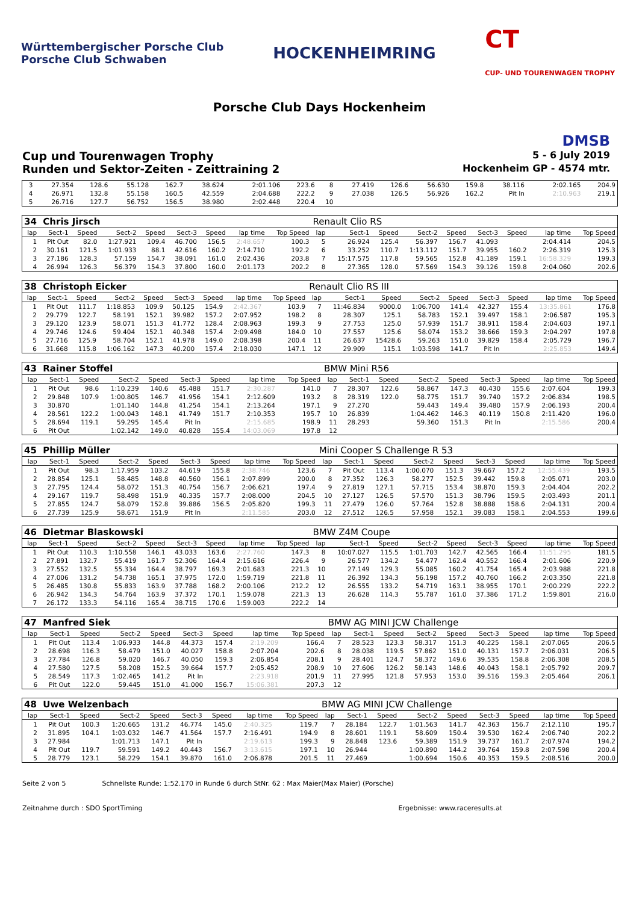Württembergischer Porsche Club
Porsche Club Schwaben
HOCKENHEIMRING
CT
CUP- UND TOURENWAGEN TROPHY
Porsche Club Days Hockenheim
DMSB
Cup und Tourenwagen Trophy 5 - 6 July 2019
Runden und Sektor-Zeiten - Zeittraining 2 Hockenheim GP - 4574 mtr.
| 3 | 27.354 | 128.6 | 55.128 | 162.7 | 38.624 | | 2:01.106 | 223.6 | 8 | 27.419 | 126.6 | 56.630 | 159.8 | 38.116 | | 2:02.165 | 204.9 |
| 4 | 26.971 | 132.8 | 55.158 | 160.5 | 42.559 | | 2:04.688 | 222.2 | 9 | 27.038 | 126.5 | 56.926 | 162.2 | Pit In | | 2:10.963 | 219.1 |
| 5 | 26.716 | 127.7 | 56.752 | 156.5 | 38.980 | | 2:02.448 | 220.4 | 10 | | | | | | | | |
| 34 Chris Jirsch | | | | | | | | | Renault Clio RS | | | | | | | | |
| lap | Sect-1 | Speed | Sect-2 | Speed | Sect-3 | Speed | lap time | Top Speed | lap | Sect-1 | Speed | Sect-2 | Speed | Sect-3 | Speed | lap time | Top Speed |
| 1 | Pit Out | 82.0 | 1:27.921 | 109.4 | 46.700 | 156.5 | 2:48.657 | 100.3 | 5 | 26.924 | 125.4 | 56.397 | 156.7 | 41.093 | | 2:04.414 | 204.5 |
| 2 | 30.161 | 121.5 | 1:01.933 | 88.1 | 42.616 | 160.2 | 2:14.710 | 192.2 | 6 | 33.252 | 110.7 | 1:13.112 | 151.7 | 39.955 | 160.2 | 2:26.319 | 125.3 |
| 3 | 27.186 | 128.3 | 57.159 | 154.7 | 38.091 | 161.0 | 2:02.436 | 203.8 | 7 | 15:17.575 | 117.8 | 59.565 | 152.8 | 41.189 | 159.1 | 16:58.329 | 199.3 |
| 4 | 26.994 | 126.3 | 56.379 | 154.3 | 37.800 | 160.0 | 2:01.173 | 202.2 | 8 | 27.365 | 128.0 | 57.569 | 154.3 | 39.126 | 159.8 | 2:04.060 | 202.6 |
| 38 Christoph Eicker | | | | | | | | | Renault Clio RS III | | | | | | | | |
| lap | Sect-1 | Speed | Sect-2 | Speed | Sect-3 | Speed | lap time | Top Speed | lap | Sect-1 | Speed | Sect-2 | Speed | Sect-3 | Speed | lap time | Top Speed |
| 1 | Pit Out | 111.7 | 1:18.853 | 109.9 | 50.125 | 154.9 | 2:42.367 | 103.9 | 7 | 11:46.834 | 9000.0 | 1:06.700 | 141.4 | 42.327 | 155.4 | 13:35.861 | 176.8 |
| 2 | 29.779 | 122.7 | 58.191 | 152.1 | 39.982 | 157.2 | 2:07.952 | 198.2 | 8 | 28.307 | 125.1 | 58.783 | 152.1 | 39.497 | 158.1 | 2:06.587 | 195.3 |
| 3 | 29.120 | 123.9 | 58.071 | 151.3 | 41.772 | 128.4 | 2:08.963 | 199.3 | 9 | 27.753 | 125.0 | 57.939 | 151.7 | 38.911 | 158.4 | 2:04.603 | 197.1 |
| 4 | 29.746 | 124.6 | 59.404 | 152.1 | 40.348 | 157.4 | 2:09.498 | 184.0 | 10 | 27.557 | 125.6 | 58.074 | 153.2 | 38.666 | 159.3 | 2:04.297 | 197.8 |
| 5 | 27.716 | 125.9 | 58.704 | 152.1 | 41.978 | 149.0 | 2:08.398 | 200.4 | 11 | 26.637 | 15428.6 | 59.263 | 151.0 | 39.829 | 158.4 | 2:05.729 | 196.7 |
| 6 | 31.668 | 115.8 | 1:06.162 | 147.3 | 40.200 | 157.4 | 2:18.030 | 147.1 | 12 | 29.909 | 115.1 | 1:03.598 | 141.7 | Pit In | | 2:25.853 | 149.4 |
| 43 Rainer Stoffel | | | | | | | | | BMW Mini R56 | | | | | | | | |
| lap | Sect-1 | Speed | Sect-2 | Speed | Sect-3 | Speed | lap time | Top Speed | lap | Sect-1 | Speed | Sect-2 | Speed | Sect-3 | Speed | lap time | Top Speed |
| 1 | Pit Out | 98.6 | 1:10.239 | 140.6 | 45.488 | 151.7 | 2:30.287 | 141.0 | 7 | 28.307 | 122.6 | 58.867 | 147.3 | 40.430 | 155.6 | 2:07.604 | 199.3 |
| 2 | 29.848 | 107.9 | 1:00.805 | 146.7 | 41.956 | 154.1 | 2:12.609 | 193.2 | 8 | 28.319 | 122.0 | 58.775 | 151.7 | 39.740 | 157.2 | 2:06.834 | 198.5 |
| 3 | 30.870 | | 1:01.140 | 144.8 | 41.254 | 154.1 | 2:13.264 | 197.1 | 9 | 27.270 | | 59.443 | 149.4 | 39.480 | 157.9 | 2:06.193 | 200.4 |
| 4 | 28.561 | 122.2 | 1:00.043 | 148.1 | 41.749 | 151.7 | 2:10.353 | 195.7 | 10 | 26.839 | | 1:04.462 | 146.3 | 40.119 | 150.8 | 2:11.420 | 196.0 |
| 5 | 28.694 | 119.1 | 59.295 | 145.4 | Pit In | | 2:15.685 | 198.9 | 11 | 28.293 | | 59.360 | 151.3 | Pit In | | 2:15.586 | 200.4 |
| 6 | Pit Out | | 1:02.142 | 149.0 | 40.828 | 155.4 | 14:03.069 | 197.8 | 12 | | | | | | | | |
| 45 Phillip Müller | | | | | | | | | Mini Cooper S Challenge R 53 | | | | | | | | |
| lap | Sect-1 | Speed | Sect-2 | Speed | Sect-3 | Speed | lap time | Top Speed | lap | Sect-1 | Speed | Sect-2 | Speed | Sect-3 | Speed | lap time | Top Speed |
| 1 | Pit Out | 98.3 | 1:17.959 | 103.2 | 44.619 | 155.8 | 2:38.746 | 123.6 | 7 | Pit Out | 113.4 | 1:00.070 | 151.3 | 39.667 | 157.2 | 12:55.439 | 193.5 |
| 2 | 28.854 | 125.1 | 58.485 | 148.8 | 40.560 | 156.1 | 2:07.899 | 200.0 | 8 | 27.352 | 126.3 | 58.277 | 152.5 | 39.442 | 159.8 | 2:05.071 | 203.0 |
| 3 | 27.795 | 124.4 | 58.072 | 151.3 | 40.754 | 156.7 | 2:06.621 | 197.4 | 9 | 27.819 | 127.1 | 57.715 | 153.4 | 38.870 | 159.3 | 2:04.404 | 202.2 |
| 4 | 29.167 | 119.7 | 58.498 | 151.9 | 40.335 | 157.7 | 2:08.000 | 204.5 | 10 | 27.127 | 126.5 | 57.570 | 151.3 | 38.796 | 159.5 | 2:03.493 | 201.1 |
| 5 | 27.855 | 124.7 | 58.079 | 152.8 | 39.886 | 156.5 | 2:05.820 | 199.3 | 11 | 27.479 | 126.0 | 57.764 | 152.8 | 38.888 | 158.6 | 2:04.131 | 200.4 |
| 6 | 27.739 | 125.9 | 58.671 | 151.9 | Pit In | | 2:11.585 | 203.0 | 12 | 27.512 | 126.5 | 57.958 | 152.1 | 39.083 | 158.1 | 2:04.553 | 199.6 |
| 46 Dietmar Blaskowski | | | | | | | | | BMW Z4M Coupe | | | | | | | | |
| lap | Sect-1 | Speed | Sect-2 | Speed | Sect-3 | Speed | lap time | Top Speed | lap | Sect-1 | Speed | Sect-2 | Speed | Sect-3 | Speed | lap time | Top Speed |
| 1 | Pit Out | 110.3 | 1:10.558 | 146.1 | 43.033 | 163.6 | 2:27.760 | 147.3 | 8 | 10:07.027 | 115.5 | 1:01.703 | 142.7 | 42.565 | 166.4 | 11:51.295 | 181.5 |
| 2 | 27.891 | 132.7 | 55.419 | 161.7 | 52.306 | 164.4 | 2:15.616 | 226.4 | 9 | 26.577 | 134.2 | 54.477 | 162.4 | 40.552 | 166.4 | 2:01.606 | 220.9 |
| 3 | 27.552 | 132.5 | 55.334 | 164.4 | 38.797 | 169.3 | 2:01.683 | 221.3 | 10 | 27.149 | 129.3 | 55.085 | 160.2 | 41.754 | 165.4 | 2:03.988 | 221.8 |
| 4 | 27.006 | 131.2 | 54.738 | 165.1 | 37.975 | 172.0 | 1:59.719 | 221.8 | 11 | 26.392 | 134.3 | 56.198 | 157.2 | 40.760 | 166.2 | 2:03.350 | 221.8 |
| 5 | 26.485 | 130.8 | 55.833 | 163.9 | 37.788 | 168.2 | 2:00.106 | 212.2 | 12 | 26.555 | 133.2 | 54.719 | 163.1 | 38.955 | 170.1 | 2:00.229 | 222.2 |
| 6 | 26.942 | 134.3 | 54.764 | 163.9 | 37.372 | 170.1 | 1:59.078 | 221.3 | 13 | 26.628 | 114.3 | 55.787 | 161.0 | 37.386 | 171.2 | 1:59.801 | 216.0 |
| 7 | 26.172 | 133.3 | 54.116 | 165.4 | 38.715 | 170.6 | 1:59.003 | 222.2 | 14 | | | | | | | | |
| 47 Manfred Siek | | | | | | | | | BMW AG MINI JCW Challenge | | | | | | | | |
| lap | Sect-1 | Speed | Sect-2 | Speed | Sect-3 | Speed | lap time | Top Speed | lap | Sect-1 | Speed | Sect-2 | Speed | Sect-3 | Speed | lap time | Top Speed |
| 1 | Pit Out | 113.4 | 1:06.933 | 144.8 | 44.373 | 157.4 | 2:19.209 | 166.4 | 7 | 28.523 | 123.3 | 58.317 | 151.3 | 40.225 | 158.1 | 2:07.065 | 206.5 |
| 2 | 28.698 | 116.3 | 58.479 | 151.0 | 40.027 | 158.8 | 2:07.204 | 202.6 | 8 | 28.038 | 119.5 | 57.862 | 151.0 | 40.131 | 157.7 | 2:06.031 | 206.5 |
| 3 | 27.784 | 126.8 | 59.020 | 146.7 | 40.050 | 159.3 | 2:06.854 | 208.1 | 9 | 28.401 | 124.7 | 58.372 | 149.6 | 39.535 | 158.8 | 2:06.308 | 208.5 |
| 4 | 27.580 | 127.5 | 58.208 | 152.5 | 39.664 | 157.7 | 2:05.452 | 208.9 | 10 | 27.606 | 126.2 | 58.143 | 148.6 | 40.043 | 158.1 | 2:05.792 | 209.7 |
| 5 | 28.549 | 117.3 | 1:02.465 | 141.2 | Pit In | | 2:23.918 | 201.9 | 11 | 27.995 | 121.8 | 57.953 | 153.0 | 39.516 | 159.3 | 2:05.464 | 206.1 |
| 6 | Pit Out | 122.0 | 59.445 | 151.0 | 41.000 | 156.7 | 15:06.381 | 207.3 | 12 | | | | | | | | |
| 48 Uwe Welzenbach | | | | | | | | | BMW AG MINI JCW Challenge | | | | | | | | |
| lap | Sect-1 | Speed | Sect-2 | Speed | Sect-3 | Speed | lap time | Top Speed | lap | Sect-1 | Speed | Sect-2 | Speed | Sect-3 | Speed | lap time | Top Speed |
| 1 | Pit Out | 100.3 | 1:20.665 | 131.2 | 46.774 | 145.0 | 2:40.325 | 119.7 | 7 | 28.184 | 122.7 | 1:01.563 | 141.7 | 42.363 | 156.7 | 2:12.110 | 195.7 |
| 2 | 31.895 | 104.1 | 1:03.032 | 146.7 | 41.564 | 157.7 | 2:16.491 | 194.9 | 8 | 28.601 | 119.1 | 58.609 | 150.4 | 39.530 | 162.4 | 2:06.740 | 202.2 |
| 3 | 27.984 | | 1:01.713 | 147.1 | Pit In | | 2:19.613 | 199.3 | 9 | 28.848 | 123.6 | 59.389 | 151.9 | 39.737 | 161.7 | 2:07.974 | 194.2 |
| 4 | Pit Out | 119.7 | 59.591 | 149.2 | 40.443 | 156.7 | 3:13.615 | 197.1 | 10 | 26.944 | | 1:00.890 | 144.2 | 39.764 | 159.8 | 2:07.598 | 200.4 |
| 5 | 28.779 | 123.1 | 58.229 | 154.1 | 39.870 | 161.0 | 2:06.878 | 201.5 | 11 | 27.469 | | 1:00.694 | 150.6 | 40.353 | 159.5 | 2:08.516 | 200.0 |
Seite 2 von 5 Schnellste Runde: 1:52.170 in Runde 6 durch StNr. 62 : Max Maier(Max Maier) (Porsche)
Zeitnahme durch : SDO SportTiming Ergebnisse: www.raceresults.at